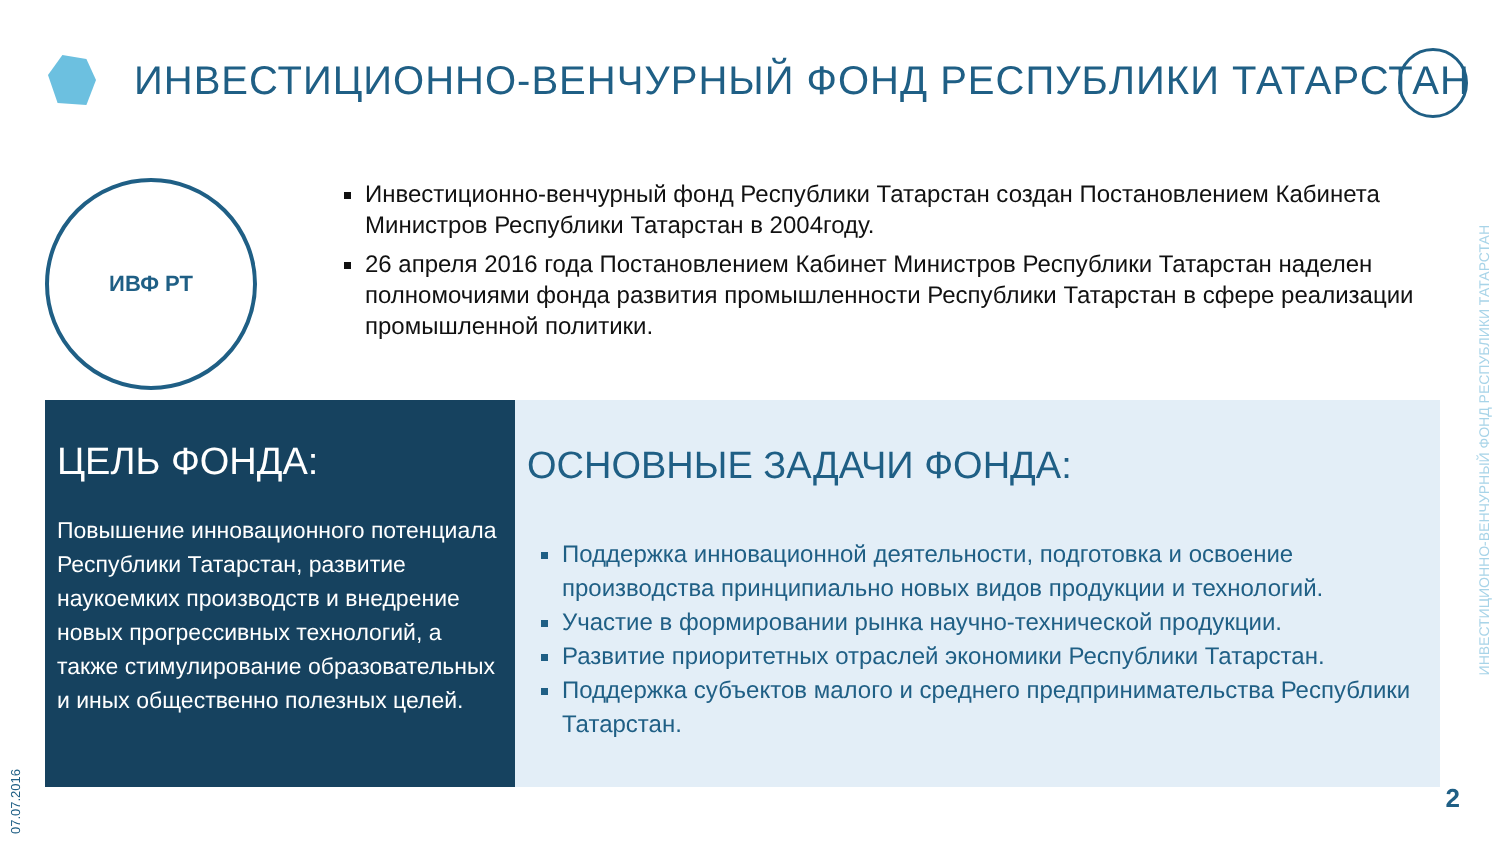ИНВЕСТИЦИОННО-ВЕНЧУРНЫЙ ФОНД РЕСПУБЛИКИ ТАТАРСТАН
ИВФ РТ
Инвестиционно-венчурный фонд Республики Татарстан создан Постановлением Кабинета Министров Республики Татарстан в 2004году.
26 апреля 2016 года Постановлением Кабинет Министров Республики Татарстан наделен полномочиями фонда развития промышленности Республики Татарстан в сфере реализации промышленной политики.
ЦЕЛЬ ФОНДА:
Повышение инновационного потенциала Республики Татарстан, развитие наукоемких производств и внедрение новых прогрессивных технологий, а также стимулирование образовательных и иных общественно полезных целей.
ОСНОВНЫЕ ЗАДАЧИ ФОНДА:
Поддержка инновационной деятельности, подготовка и освоение производства принципиально новых видов продукции и технологий.
Участие в формировании рынка научно-технической продукции.
Развитие приоритетных отраслей экономики Республики Татарстан.
Поддержка субъектов малого и среднего предпринимательства Республики Татарстан.
07.07.2016
ИНВЕСТИЦИОННО-ВЕНЧУРНЫЙ ФОНД РЕСПУБЛИКИ ТАТАРСТАН
2